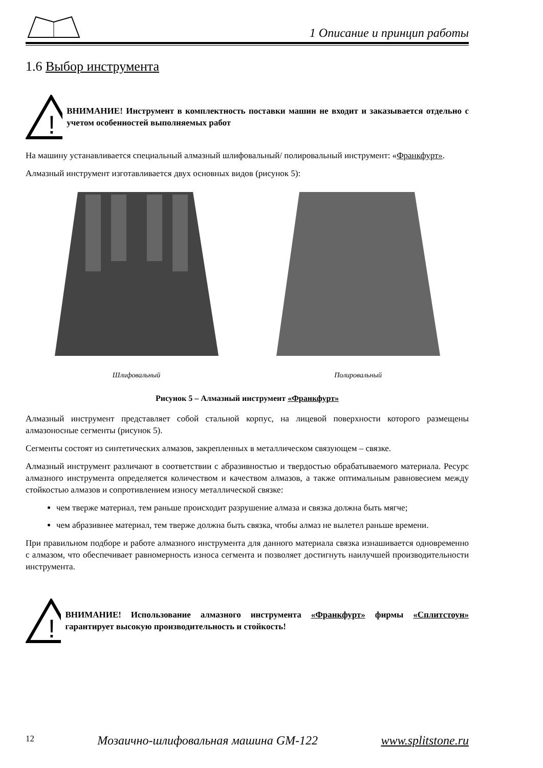1 Описание и принцип работы
1.6 Выбор инструмента
!
ВНИМАНИЕ! Инструмент в комплектность поставки машин не входит и заказывается отдельно с учетом особенностей выполняемых работ
На машину устанавливается специальный алмазный шлифовальный/ полировальный инструмент: «Франкфурт».
Алмазный инструмент изготавливается двух основных видов (рисунок 5):
Шлифовальный
Полировальный
Рисунок 5 – Алмазный инструмент «Франкфурт»
Алмазный инструмент представляет собой стальной корпус, на лицевой поверхности которого размещены алмазоносные сегменты (рисунок 5).
Сегменты состоят из синтетических алмазов, закрепленных в металлическом связующем – связке.
Алмазный инструмент различают в соответствии с абразивностью и твердостью обрабатываемого материала. Ресурс алмазного инструмента определяется количеством и качеством алмазов, а также оптимальным равновесием между стойкостью алмазов и сопротивлением износу металлической связке:
чем тверже материал, тем раньше происходит разрушение алмаза и связка должна быть мягче;
чем абразивнее материал, тем тверже должна быть связка, чтобы алмаз не вылетел раньше времени.
При правильном подборе и работе алмазного инструмента для данного материала связка изнашивается одновременно с алмазом, что обеспечивает равномерность износа сегмента и позволяет достигнуть наилучшей производительности инструмента.
!
ВНИМАНИЕ! Использование алмазного инструмента «Франкфурт» фирмы «Сплитстоун» гарантирует высокую производительность и стойкость!
12 Мозаично-шлифовальная машина GM-122 www.splitstone.ru